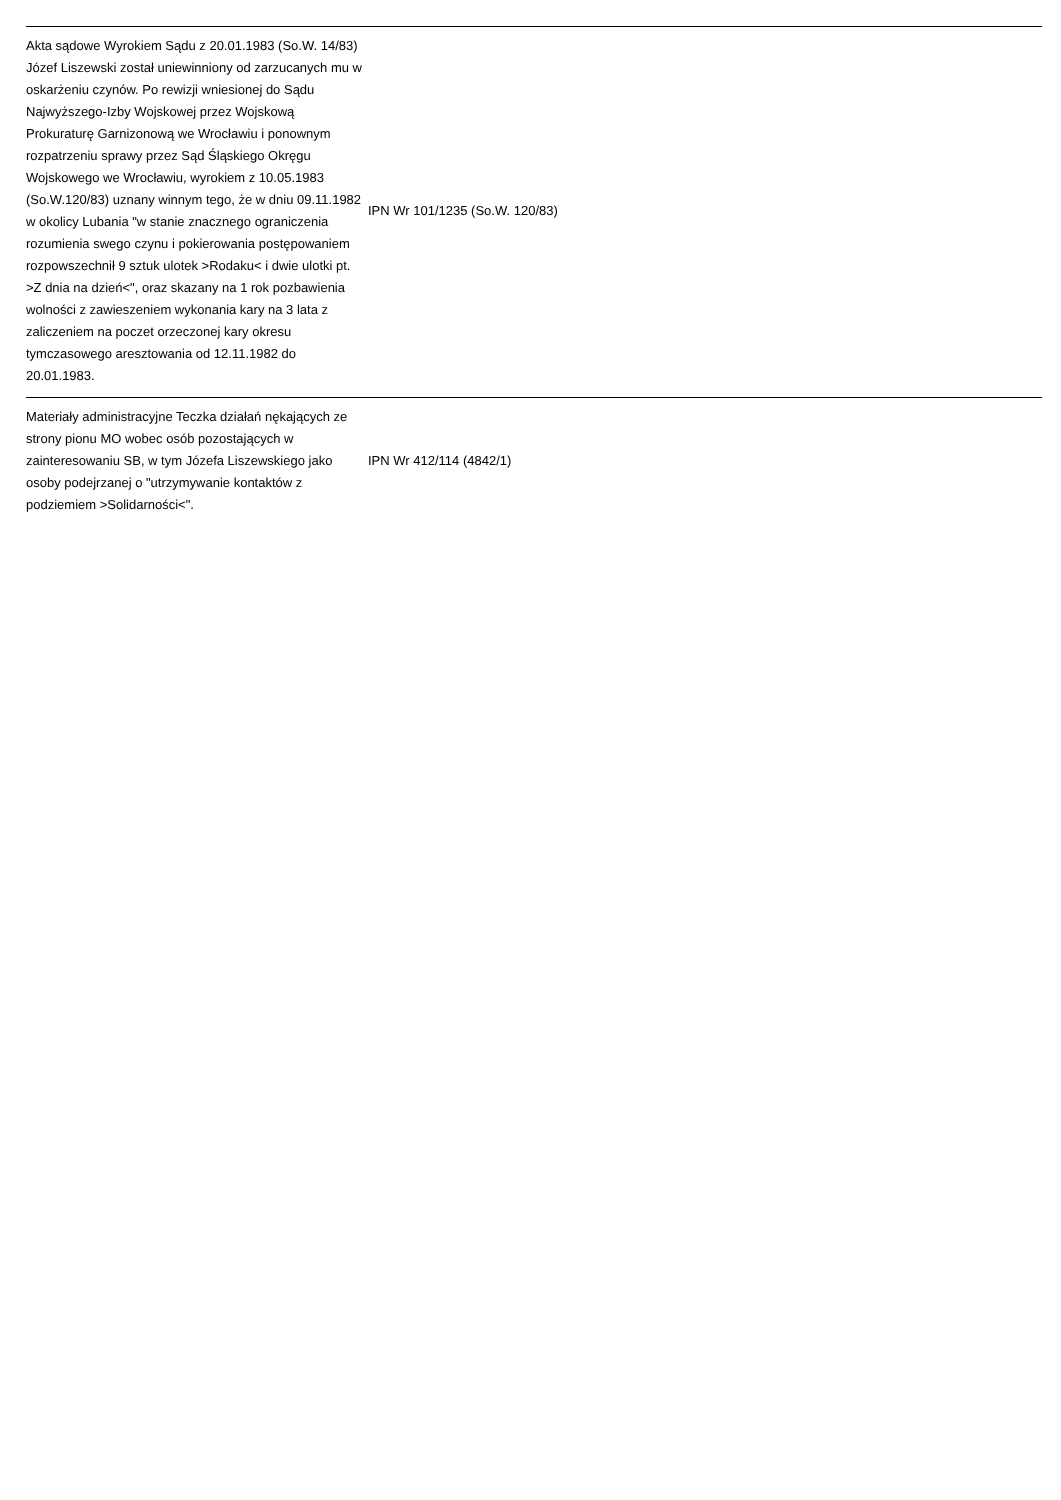| Akta sądowe Wyrokiem Sądu z 20.01.1983 (So.W. 14/83) Józef Liszewski został uniewinniony od zarzucanych mu w oskarżeniu czynów. Po rewizji wniesionej do Sądu Najwyższego-Izby Wojskowej przez Wojskową Prokuraturę Garnizonową we Wrocławiu i ponownym rozpatrzeniu sprawy przez Sąd Śląskiego Okręgu Wojskowego we Wrocławiu, wyrokiem z 10.05.1983 (So.W.120/83) uznany winnym tego, że w dniu 09.11.1982 w okolicy Lubania "w stanie znacznego ograniczenia rozumienia swego czynu i pokierowania postępowaniem rozpowszechnił 9 sztuk ulotek >Rodaku< i dwie ulotki pt. >Z dnia na dzień<", oraz skazany na 1 rok pozbawienia wolności z zawieszeniem wykonania kary na 3 lata z zaliczeniem na poczet orzeczonej kary okresu tymczasowego aresztowania od 12.11.1982 do 20.01.1983. | IPN Wr 101/1235 (So.W. 120/83) | |
| Materiały administracyjne Teczka działań nękających ze strony pionu MO wobec osób pozostających w zainteresowaniu SB, w tym Józefa Liszewskiego jako osoby podejrzanej o "utrzymywanie kontaktów z podziemiem >Solidarności<". | IPN Wr 412/114 (4842/1) | |